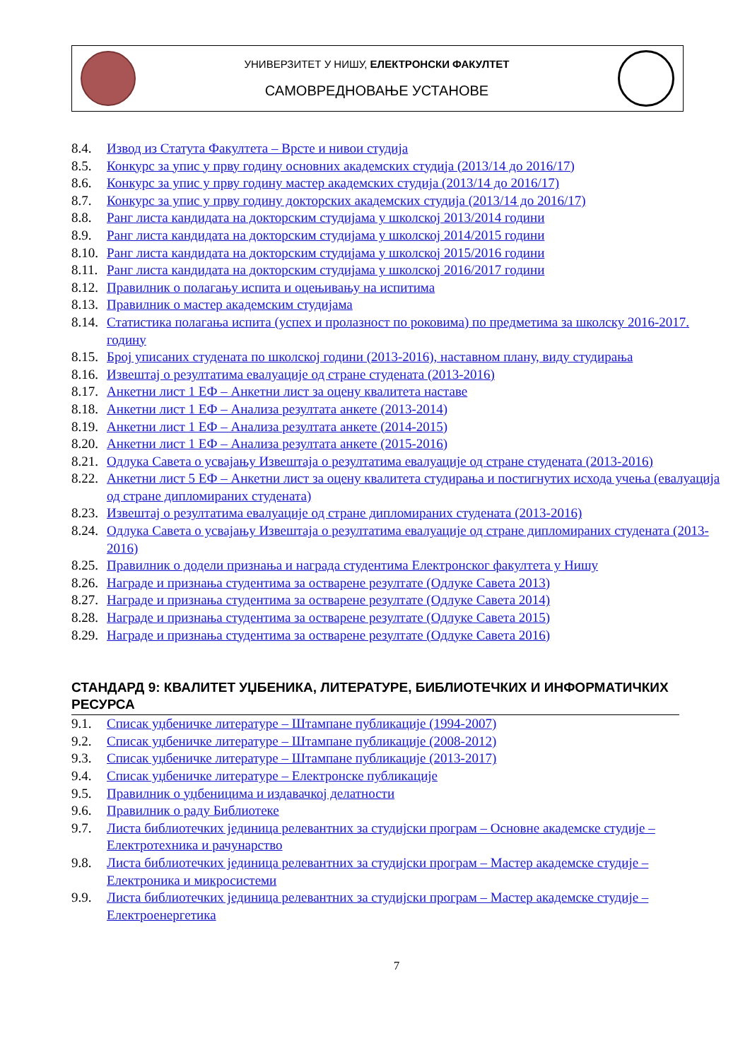УНИВЕРЗИТЕТ У НИШУ, ЕЛЕКТРОНСКИ ФАКУЛТЕТ
САМОВРЕДНОВАЊЕ УСТАНОВЕ
8.4. Извод из Статута Факултета – Врсте и нивои студија
8.5. Конкурс за упис у прву годину основних академских студија (2013/14 до 2016/17)
8.6. Конкурс за упис у прву годину мастер академских студија (2013/14 до 2016/17)
8.7. Конкурс за упис у прву годину докторских академских студија (2013/14 до 2016/17)
8.8. Ранг листа кандидата на докторским студијама у школској 2013/2014 години
8.9. Ранг листа кандидата на докторским студијама у школској 2014/2015 години
8.10. Ранг листа кандидата на докторским студијама у школској 2015/2016 години
8.11. Ранг листа кандидата на докторским студијама у школској 2016/2017 години
8.12. Правилник о полагању испита и оцењивању на испитима
8.13. Правилник о мастер академским студијама
8.14. Статистика полагања испита (успех и пролазност по роковима) по предметима за школску 2016-2017. годину
8.15. Број уписаних студената по школској години (2013-2016), наставном плану, виду студирања
8.16. Извештај о резултатима евалуације од стране студената (2013-2016)
8.17. Анкетни лист 1 ЕФ – Анкетни лист за оцену квалитета наставе
8.18. Анкетни лист 1 ЕФ – Анализа резултата анкете (2013-2014)
8.19. Анкетни лист 1 ЕФ – Анализа резултата анкете (2014-2015)
8.20. Анкетни лист 1 ЕФ – Анализа резултата анкете (2015-2016)
8.21. Одлука Савета о усвајању Извештаја о резултатима евалуације од стране студената (2013-2016)
8.22. Анкетни лист 5 ЕФ – Анкетни лист за оцену квалитета студирања и постигнутих исхода учења (евалуација од стране дипломираних студената)
8.23. Извештај о резултатима евалуације од стране дипломираних студената (2013-2016)
8.24. Одлука Савета о усвајању Извештаја о резултатима евалуације од стране дипломираних студената (2013-2016)
8.25. Правилник о додели признања и награда студентима Електронског факултета у Нишу
8.26. Награде и признања студентима за остварене резултате (Одлуке Савета 2013)
8.27. Награде и признања студентима за остварене резултате (Одлуке Савета 2014)
8.28. Награде и признања студентима за остварене резултате (Одлуке Савета 2015)
8.29. Награде и признања студентима за остварене резултате (Одлуке Савета 2016)
СТАНДАРД 9: КВАЛИТЕТ УЏБЕНИКА, ЛИТЕРАТУРЕ, БИБЛИОТЕЧКИХ И ИНФОРМАТИЧКИХ РЕСУРСА
9.1. Списак уџбеничке литературе – Штампане публикације (1994-2007)
9.2. Списак уџбеничке литературе – Штампане публикације (2008-2012)
9.3. Списак уџбеничке литературе – Штампане публикације (2013-2017)
9.4. Списак уџбеничке литературе – Електронске публикације
9.5. Правилник о уџбеницима и издавачкој делатности
9.6. Правилник о раду Библиотеке
9.7. Листа библиотечких јединица релевантних за студијски програм – Основне академске студије – Електротехника и рачунарство
9.8. Листа библиотечких јединица релевантних за студијски програм – Мастер академске студије – Електроника и микросистеми
9.9. Листа библиотечких јединица релевантних за студијски програм – Мастер академске студије – Електроенергетика
7